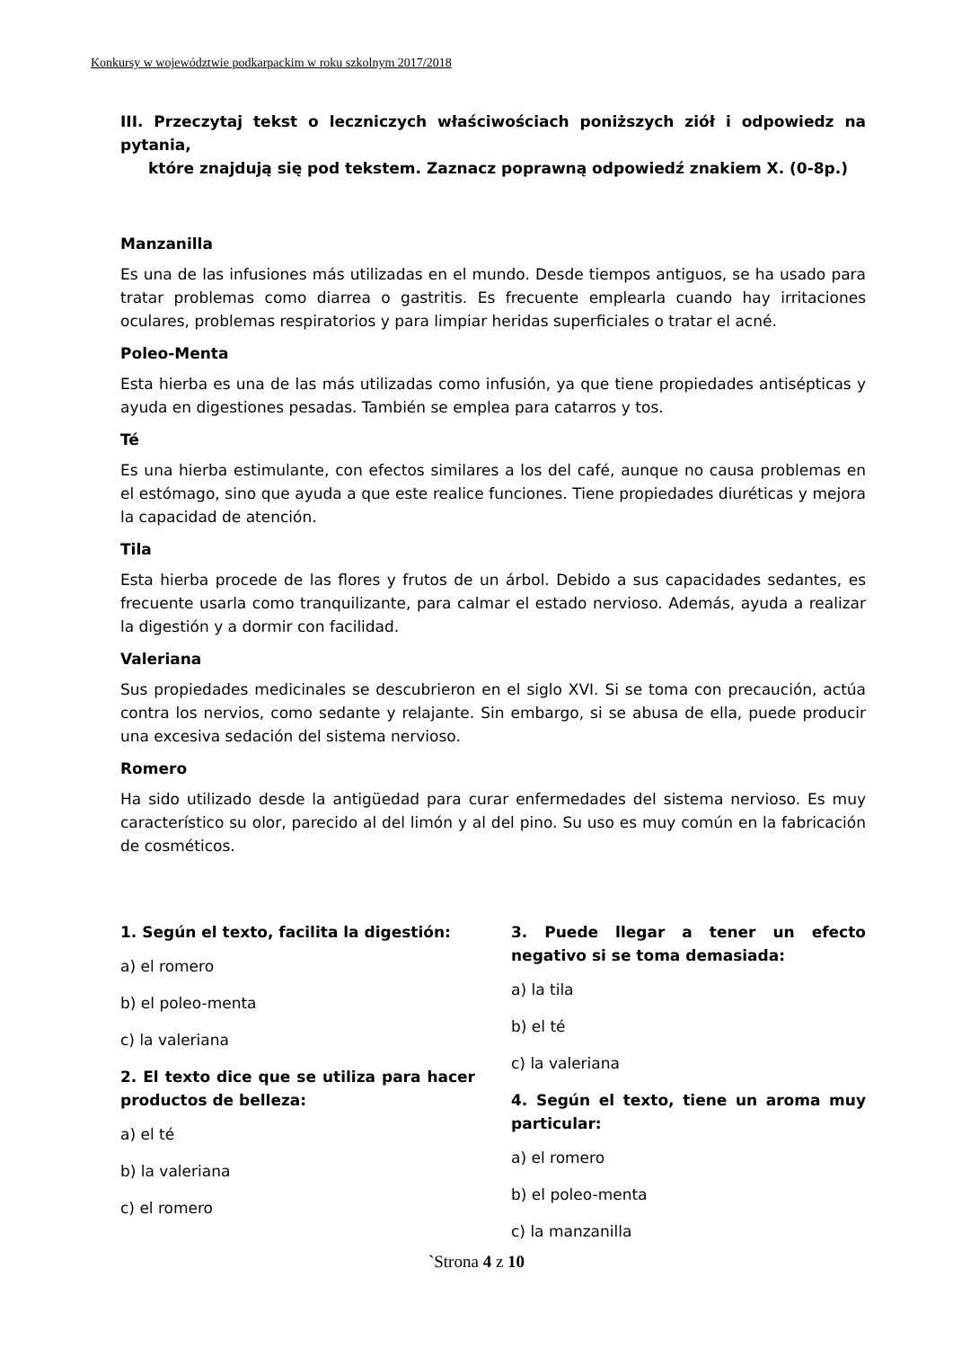Konkursy w województwie podkarpackim w roku szkolnym 2017/2018
III. Przeczytaj tekst o leczniczych właściwościach poniższych ziół i odpowiedz na pytania,
które znajdują się pod tekstem. Zaznacz poprawną odpowiedź znakiem X. (0-8p.)
Manzanilla
Es una de las infusiones más utilizadas en el mundo. Desde tiempos antiguos, se ha usado para tratar problemas como diarrea o gastritis. Es frecuente emplearla cuando hay irritaciones oculares, problemas respiratorios y para limpiar heridas superficiales o tratar el acné.
Poleo-Menta
Esta hierba es una de las más utilizadas como infusión, ya que tiene propiedades antisépticas y ayuda en digestiones pesadas. También se emplea para catarros y tos.
Té
Es una hierba estimulante, con efectos similares a los del café, aunque no causa problemas en el estómago, sino que ayuda a que este realice funciones. Tiene propiedades diuréticas y mejora la capacidad de atención.
Tila
Esta hierba procede de las flores y frutos de un árbol. Debido a sus capacidades sedantes, es frecuente usarla como tranquilizante, para calmar el estado nervioso. Además, ayuda a realizar la digestión y a dormir con facilidad.
Valeriana
Sus propiedades medicinales se descubrieron en el siglo XVI. Si se toma con precaución, actúa contra los nervios, como sedante y relajante. Sin embargo, si se abusa de ella, puede producir una excesiva sedación del sistema nervioso.
Romero
Ha sido utilizado desde la antigüedad para curar enfermedades del sistema nervioso. Es muy característico su olor, parecido al del limón y al del pino. Su uso es muy común en la fabricación de cosméticos.
1. Según el texto, facilita la digestión:
a) el romero
b) el poleo-menta
c) la valeriana
2. El texto dice que se utiliza para hacer productos de belleza:
a) el té
b) la valeriana
c) el romero
3. Puede llegar a tener un efecto negativo si se toma demasiada:
a) la tila
b) el té
c) la valeriana
4. Según el texto, tiene un aroma muy particular:
a) el romero
b) el poleo-menta
c) la manzanilla
`Strona 4 z 10